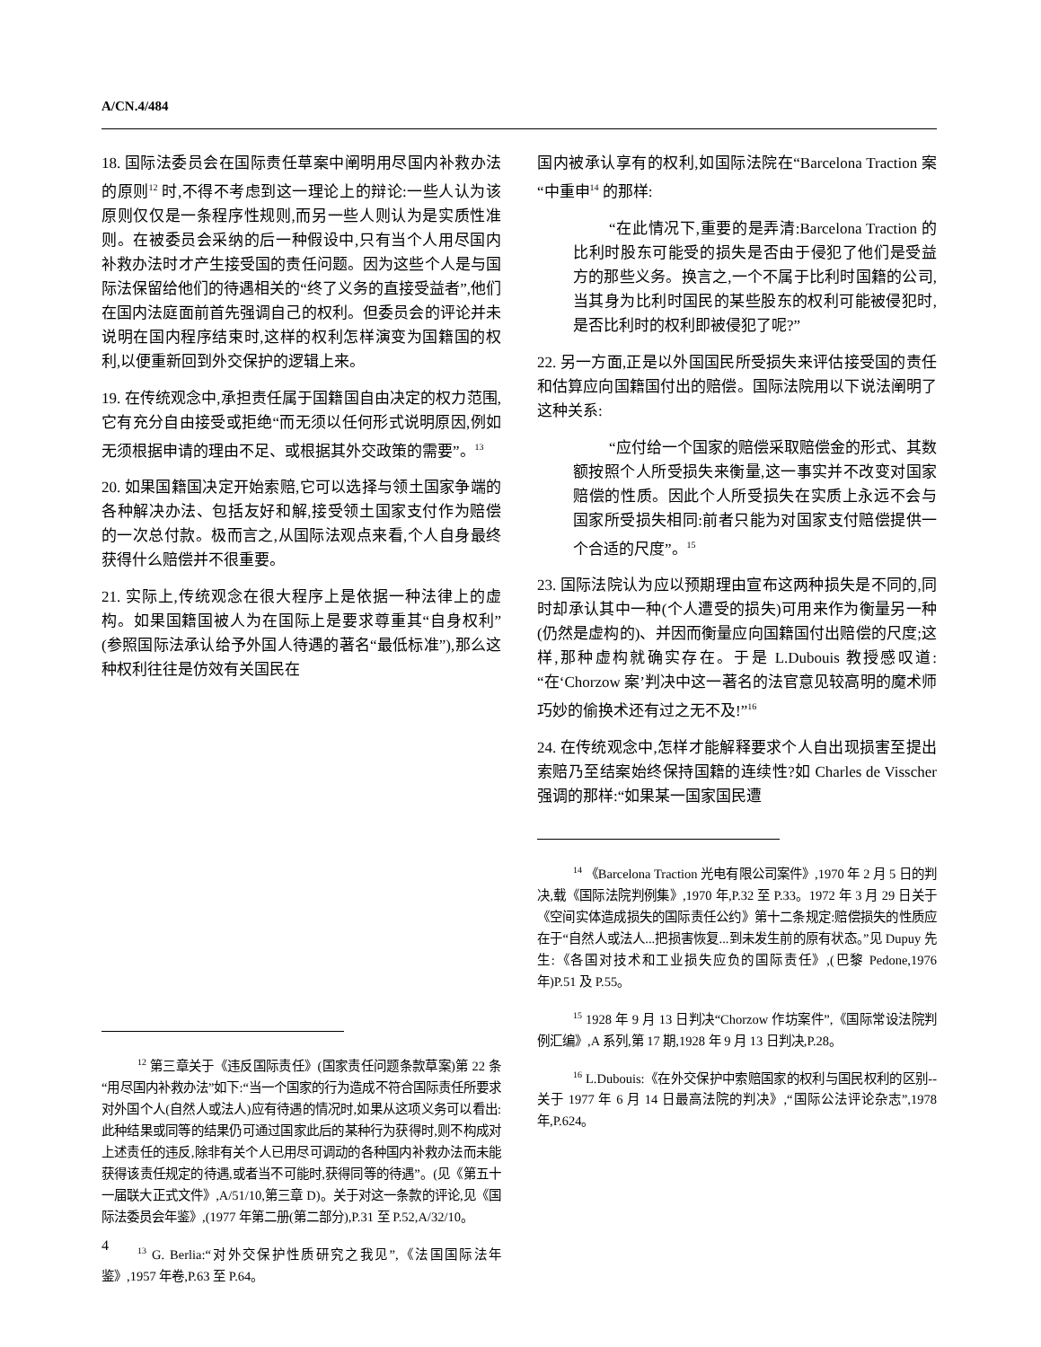A/CN.4/484
18. 国际法委员会在国际责任草案中阐明用尽国内补救办法的原则<sup>12</sup> 时,不得不考虑到这一理论上的辩论:一些人认为该原则仅仅是一条程序性规则,而另一些人则认为是实质性准则。在被委员会采纳的后一种假设中,只有当个人用尽国内补救办法时才产生接受国的责任问题。因为这些个人是与国际法保留给他们的待遇相关的“终了义务的直接受益者”,他们在国内法庭面前首先强调自己的权利。但委员会的评论并未说明在国内程序结束时,这样的权利怎样演变为国籍国的权利,以便重新回到外交保护的逻辑上来。
19. 在传统观念中,承担责任属于国籍国自由决定的权力范围,它有充分自由接受或拒绝“而无须以任何形式说明原因,例如无须根据申请的理由不足、或根据其外交政策的需要”。<sup>13</sup>
20. 如果国籍国决定开始索赔,它可以选择与领土国家争端的各种解决办法、包括友好和解,接受领土国家支付作为赔偿的一次总付款。极而言之,从国际法观点来看,个人自身最终获得什么赔偿并不很重要。
21. 实际上,传统观念在很大程序上是依据一种法律上的虚构。如果国籍国被人为在国际上是要求尊重其“自身权利”(参照国际法承认给予外国人待遇的著名“最低标准”),那么这种权利往往是仿效有关国民在
<sup>12</sup> 第三章关于《违反国际责任》(国家责任问题条款草案)第 22 条“用尽国内补救办法”如下:“当一个国家的行为造成不符合国际责任所要求对外国个人(自然人或法人)应有待遇的情况时,如果从这项义务可以看出:此种结果或同等的结果仍可通过国家此后的某种行为获得时,则不构成对上述责任的违反,除非有关个人已用尽可调动的各种国内补救办法而未能获得该责任规定的待遇,或者当不可能时,获得同等的待遇”。(见《第五十一届联大正式文件》,A/51/10,第三章 D)。关于对这一条款的评论,见《国际法委员会年鉴》,(1977 年第二册(第二部分),P.31 至 P.52,A/32/10。
<sup>13</sup> G. Berlia:“对外交保护性质研究之我见”,《法国国际法年鉴》,1957 年卷,P.63 至 P.64。
国内被承认享有的权利,如国际法院在“Barcelona Traction 案“中重申<sup>14</sup> 的那样:
“在此情况下,重要的是弄清:Barcelona Traction 的比利时股东可能受的损失是否由于侵犯了他们是受益方的那些义务。换言之,一个不属于比利时国籍的公司,当其身为比利时国民的某些股东的权利可能被侵犯时,是否比利时的权利即被侵犯了呢?”
22. 另一方面,正是以外国国民所受损失来评估接受国的责任和估算应向国籍国付出的赔偿。国际法院用以下说法阐明了这种关系:
“应付给一个国家的赔偿采取赔偿金的形式、其数额按照个人所受损失来衡量,这一事实并不改变对国家赔偿的性质。因此个人所受损失在实质上永远不会与国家所受损失相同:前者只能为对国家支付赔偿提供一个合适的尺度”。<sup>15</sup>
23. 国际法院认为应以预期理由宣布这两种损失是不同的,同时却承认其中一种(个人遭受的损失)可用来作为衡量另一种(仍然是虚构的)、并因而衡量应向国籍国付出赔偿的尺度;这样,那种虚构就确实存在。于是 L.Dubouis 教授感叹道:“在‘Chorzow 案’判决中这一著名的法官意见较高明的魔术师巧妙的偷换术还有过之无不及!”<sup>16</sup>
24. 在传统观念中,怎样才能解释要求个人自出现损害至提出索赔乃至结案始终保持国籍的连续性?如 Charles de Visscher 强调的那样:“如果某一国家国民遭
<sup>14</sup> 《Barcelona Traction 光电有限公司案件》,1970 年 2 月 5 日的判决,载《国际法院判例集》,1970 年,P.32 至 P.33。1972 年 3 月 29 日关于《空间实体造成损失的国际责任公约》第十二条规定:赔偿损失的性质应在于“自然人或法人...把损害恢复...到未发生前的原有状态。”见 Dupuy 先生:《各国对技术和工业损失应负的国际责任》,(巴黎 Pedone,1976 年)P.51 及 P.55。
<sup>15</sup> 1928 年 9 月 13 日判决“Chorzow 作坊案件”,《国际常设法院判例汇编》,A 系列,第 17 期,1928 年 9 月 13 日判决,P.28。
<sup>16</sup> L.Dubouis:《在外交保护中索赔国家的权利与国民权利的区别--关于 1977 年 6 月 14 日最高法院的判决》,“国际公法评论杂志”,1978 年,P.624。
4